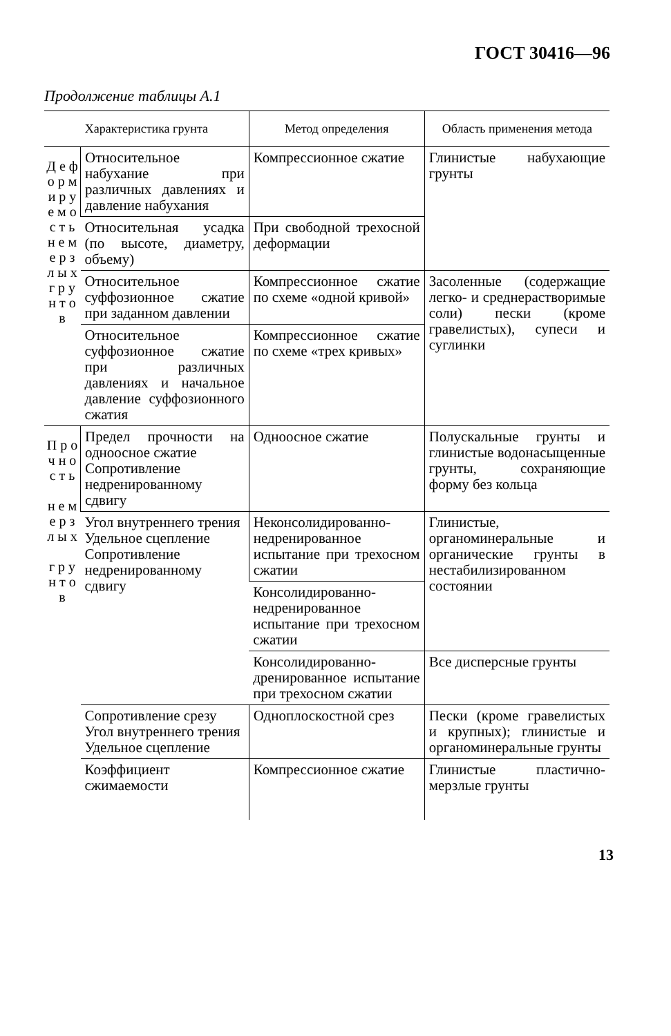ГОСТ 30416—96
Продолжение таблицы А.1
| Характеристика грунта | | Метод определения | Область применения метода |
| --- | --- | --- | --- |
| Д е ф о р м и р у е м о с т ь н е м е р з л ы х г р у н т о в | Относительное набухание при различных давлениях и давление набухания | Компрессионное сжатие | Глинистые набухающие грунты |
| | Относительная усадка (по высоте, диаметру, объему) | При свободной трехосной деформации | |
| | Относительное суффозионное сжатие при заданном давлении | Компрессионное сжатие по схеме «одной кривой» | Засоленные (содержащие легко- и среднерастворимые соли) пески (кроме гравелистых), супеси и суглинки |
| | Относительное суффозионное сжатие при различных давлениях и начальное давление суффозионного сжатия | Компрессионное сжатие по схеме «трех кривых» | |
| П р о ч н о с т ь н е м е р з л ы х г р у н т о в | Предел прочности на одноосное сжатие Сопротивление недренированному сдвигу | Одноосное сжатие | Полускальные грунты и глинистые водонасыщенные грунты, сохраняющие форму без кольца |
| | Угол внутреннего трения Удельное сцепление Сопротивление недренированному сдвигу | Неконсолидированно-недренированное испытание при трехосном сжатии | Глинистые, органоминеральные и органические грунты в нестабилизированном состоянии |
| | | Консолидированно-недренированное испытание при трехосном сжатии | |
| | | Консолидированно-дренированное испытание при трехосном сжатии | Все дисперсные грунты |
| | Сопротивление срезу Угол внутреннего трения Удельное сцепление | Одноплоскостной срез | Пески (кроме гравелистых и крупных); глинистые и органоминеральные грунты |
| | Коэффициент сжимаемости | Компрессионное сжатие | Глинистые пластично-мерзлые грунты |
13